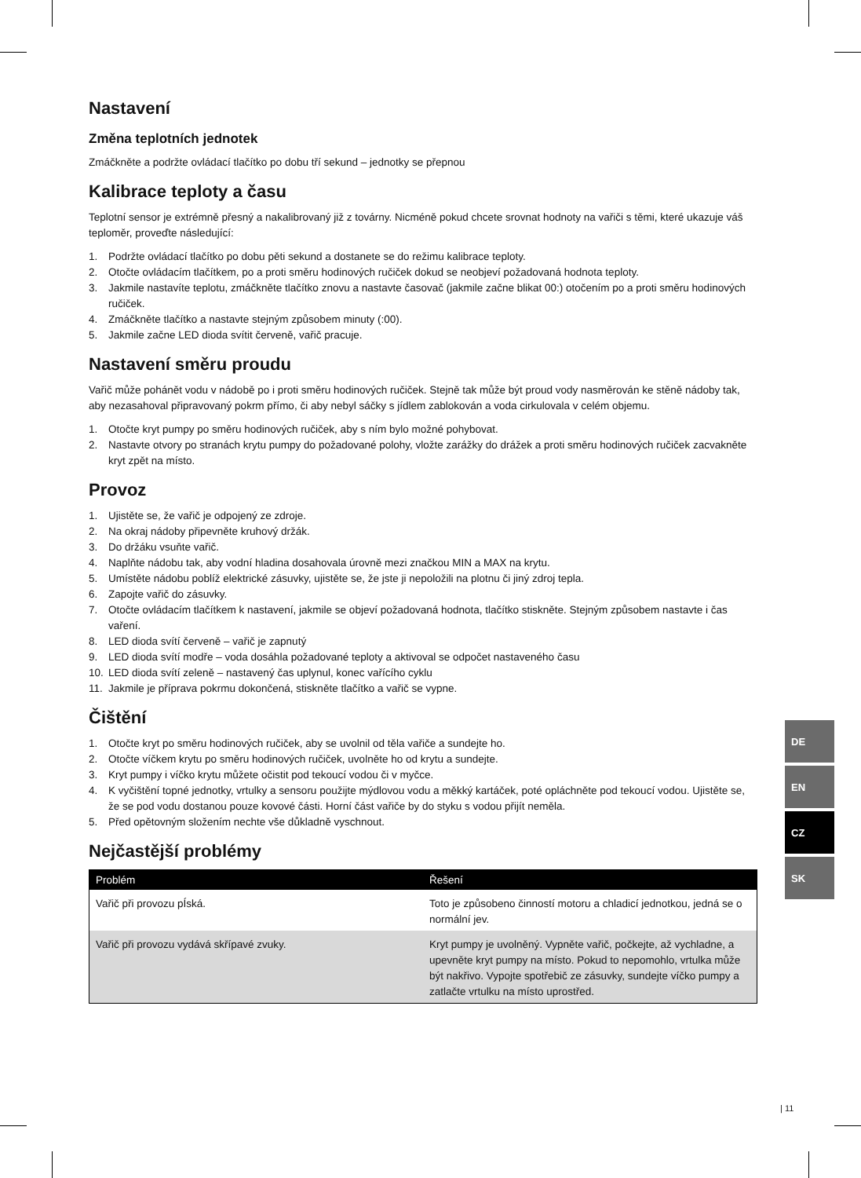Nastavení
Změna teplotních jednotek
Zmáčkněte a podržte ovládací tlačítko po dobu tří sekund – jednotky se přepnou
Kalibrace teploty a času
Teplotní sensor je extrémně přesný a nakalibrovaný již z továrny. Nicméně pokud chcete srovnat hodnoty na vařiči s těmi, které ukazuje váš teploměr, proveďte následující:
1. Podržte ovládací tlačítko po dobu pěti sekund a dostanete se do režimu kalibrace teploty.
2. Otočte ovládacím tlačítkem, po a proti směru hodinových ručiček dokud se neobjeví požadovaná hodnota teploty.
3. Jakmile nastavíte teplotu, zmáčkněte tlačítko znovu a nastavte časovač (jakmile začne blikat 00:) otočením po a proti směru hodinových ručiček.
4. Zmáčkněte tlačítko a nastavte stejným způsobem minuty (:00).
5. Jakmile začne LED dioda svítit červeně, vařič pracuje.
Nastavení směru proudu
Vařič může pohánět vodu v nádobě po i proti směru hodinových ručiček. Stejně tak může být proud vody nasměrován ke stěně nádoby tak, aby nezasahoval připravovaný pokrm přímo, či aby nebyl sáčky s jídlem zablokován a voda cirkulovala v celém objemu.
1. Otočte kryt pumpy po směru hodinových ručiček, aby s ním bylo možné pohybovat.
2. Nastavte otvory po stranách krytu pumpy do požadované polohy, vložte zarážky do drážek a proti směru hodinových ručiček zacvakněte kryt zpět na místo.
Provoz
1. Ujistěte se, že vařič je odpojený ze zdroje.
2. Na okraj nádoby připevněte kruhový držák.
3. Do držáku vsuňte vařič.
4. Naplňte nádobu tak, aby vodní hladina dosahovala úrovně mezi značkou MIN a MAX na krytu.
5. Umístěte nádobu poblíž elektrické zásuvky, ujistěte se, že jste ji nepoložili na plotnu či jiný zdroj tepla.
6. Zapojte vařič do zásuvky.
7. Otočte ovládacím tlačítkem k nastavení, jakmile se objeví požadovaná hodnota, tlačítko stiskněte. Stejným způsobem nastavte i čas vaření.
8. LED dioda svítí červeně – vařič je zapnutý
9. LED dioda svítí modře – voda dosáhla požadované teploty a aktivoval se odpočet nastaveného času
10. LED dioda svítí zeleně – nastavený čas uplynul, konec vařícího cyklu
11. Jakmile je příprava pokrmu dokončená, stiskněte tlačítko a vařič se vypne.
Čištění
1. Otočte kryt po směru hodinových ručiček, aby se uvolnil od těla vařiče a sundejte ho.
2. Otočte víčkem krytu po směru hodinových ručiček, uvolněte ho od krytu a sundejte.
3. Kryt pumpy i víčko krytu můžete očistit pod tekoucí vodou či v myčce.
4. K vyčištění topné jednotky, vrtulky a sensoru použijte mýdlovou vodu a měkký kartáček, poté opláchněte pod tekoucí vodou. Ujistěte se, že se pod vodu dostanou pouze kovové části. Horní část vařiče by do styku s vodou přijít neměla.
5. Před opětovným složením nechte vše důkladně vyschnout.
Nejčastější problémy
| Problém | Řešení |
| --- | --- |
| Vařič při provozu pÍská. | Toto je způsobeno činností motoru a chladicí jednotkou, jedná se o normální jev. |
| Vařič při provozu vydává skřípavé zvuky. | Kryt pumpy je uvolněný. Vypněte vařič, počkejte, až vychladne, a upevněte kryt pumpy na místo. Pokud to nepomohlo, vrtulka může být nakřivo. Vypojte spotřebič ze zásuvky, sundejte víčko pumpy a zatlačte vrtulku na místo uprostřed. |
DE
EN
CZ
SK
| 11